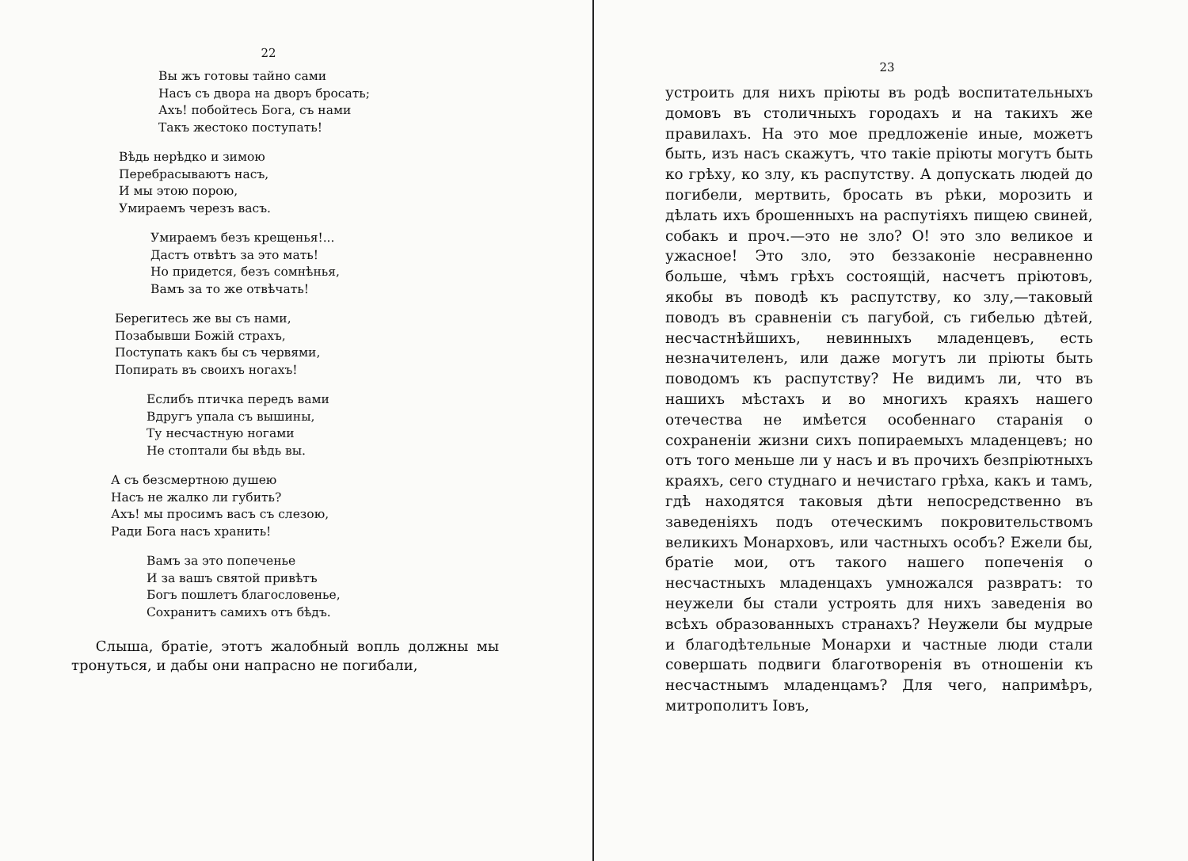22
Вы жъ готовы тайно сами
Насъ съ двора на дворъ бросать;
Ахъ! побойтесь Бога, съ нами
Такъ жестоко поступать!
Вѣдь нерѣдко и зимою
Перебрасываютъ насъ,
И мы этою порою,
Умираемъ черезъ васъ.
Умираемъ безъ крещенья!...
Дастъ отвѣтъ за это мать!
Но придется, безъ сомнѣнья,
Вамъ за то же отвѣчать!
Берегитесь же вы съ нами,
Позабывши Божій страхъ,
Поступать какъ бы съ червями,
Попирать въ своихъ ногахъ!
Еслибъ птичка передъ вами
Вдругъ упала съ вышины,
Ту несчастную ногами
Не стоптали бы вѣдь вы.
А съ безсмертною душею
Насъ не жалко ли губить?
Ахъ! мы просимъ васъ съ слезою,
Ради Бога насъ хранить!
Вамъ за это попеченье
И за вашъ святой привѣтъ
Богъ пошлетъ благословенье,
Сохранитъ самихъ отъ бѣдъ.
Слыша, братіе, этотъ жалобный вопль должны мы тронуться, и дабы они напрасно не погибали,
23
устроить для нихъ пріюты въ родѣ воспитательныхъ домовъ въ столичныхъ городахъ и на такихъ же правилахъ. На это мое предложеніе иные, можетъ быть, изъ насъ скажутъ, что такіе пріюты могутъ быть ко грѣху, ко злу, къ распутству. А допускать людей до погибели, мертвить, бросать въ рѣки, морозить и дѣлать ихъ брошенныхъ на распутіяхъ пищею свиней, собакъ и проч.—это не зло? О! это зло великое и ужасное! Это зло, это беззаконіе несравненно больше, чѣмъ грѣхъ состоящій, насчетъ пріютовъ, якобы въ поводѣ къ распутству, ко злу,—таковый поводъ въ сравненіи съ пагубой, съ гибелью дѣтей, несчастнѣйшихъ, невинныхъ младенцевъ, есть незначителенъ, или даже могутъ ли пріюты быть поводомъ къ распутству? Не видимъ ли, что въ нашихъ мѣстахъ и во многихъ краяхъ нашего отечества не имѣется особеннаго старанія о сохраненіи жизни сихъ попираемыхъ младенцевъ; но отъ того меньше ли у насъ и въ прочихъ безпріютныхъ краяхъ, сего студнаго и нечистаго грѣха, какъ и тамъ, гдѣ находятся таковыя дѣти непосредственно въ заведеніяхъ подъ отеческимъ покровительствомъ великихъ Монарховъ, или частныхъ особъ? Ежели бы, братіе мои, отъ такого нашего попеченія о несчастныхъ младенцахъ умножался развратъ: то неужели бы стали устроять для нихъ заведенія во всѣхъ образованныхъ странахъ? Неужели бы мудрые и благодѣтельные Монархи и частные люди стали совершать подвиги благотворенія въ отношеніи къ несчастнымъ младенцамъ? Для чего, напримѣръ, митрополитъ Іовъ,